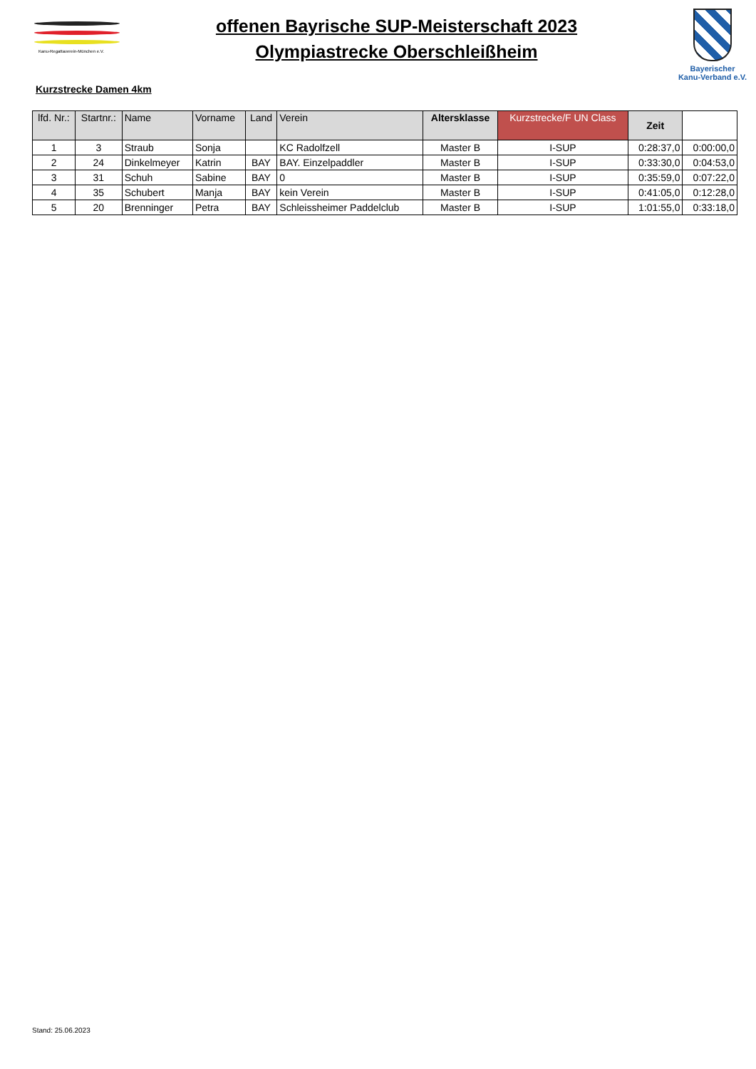Kanu-Regattaverein-München e.V.
offenen Bayrische SUP-Meisterschaft 2023
Olympiastrecke Oberschleißheim
Bayerischer
Kanu-Verband e.V.
Kurzstrecke Damen 4km
| lfd. Nr.: | Startnr.: | Name | Vorname | Land | Verein | Altersklasse | Kurzstrecke/F UN Class | Zeit | |
| --- | --- | --- | --- | --- | --- | --- | --- | --- | --- |
| 1 | 3 | Straub | Sonja | | KC Radolfzell | Master B | I-SUP | 0:28:37,0 | 0:00:00,0 |
| 2 | 24 | Dinkelmeyer | Katrin | BAY | BAY. Einzelpaddler | Master B | I-SUP | 0:33:30,0 | 0:04:53,0 |
| 3 | 31 | Schuh | Sabine | BAY | 0 | Master B | I-SUP | 0:35:59,0 | 0:07:22,0 |
| 4 | 35 | Schubert | Manja | BAY | kein Verein | Master B | I-SUP | 0:41:05,0 | 0:12:28,0 |
| 5 | 20 | Brenninger | Petra | BAY | Schleissheimer Paddelclub | Master B | I-SUP | 1:01:55,0 | 0:33:18,0 |
Stand: 25.06.2023